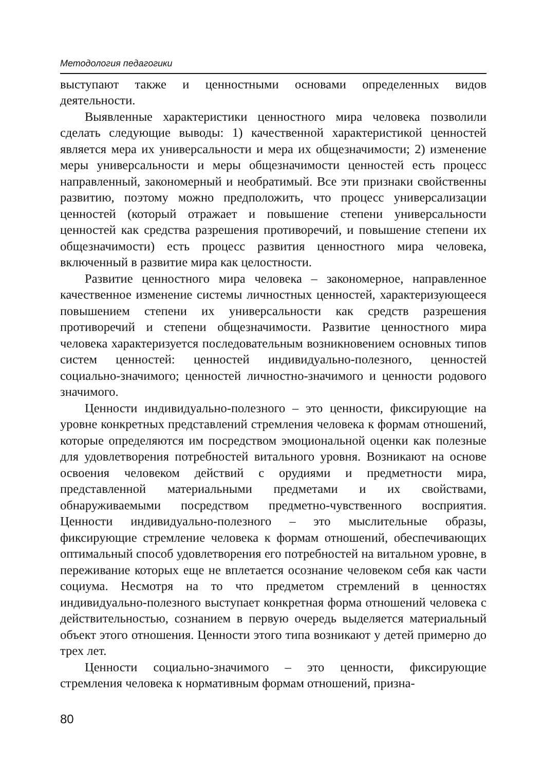Методология педагогики
выступают также и ценностными основами определенных видов деятельности.
Выявленные характеристики ценностного мира человека позволили сделать следующие выводы: 1) качественной характеристикой ценностей является мера их универсальности и мера их общезначимости; 2) изменение меры универсальности и меры общезначимости ценностей есть процесс направленный, закономерный и необратимый. Все эти признаки свойственны развитию, поэтому можно предположить, что процесс универсализации ценностей (который отражает и повышение степени универсальности ценностей как средства разрешения противоречий, и повышение степени их общезначимости) есть процесс развития ценностного мира человека, включенный в развитие мира как целостности.
Развитие ценностного мира человека – закономерное, направленное качественное изменение системы личностных ценностей, характеризующееся повышением степени их универсальности как средств разрешения противоречий и степени общезначимости. Развитие ценностного мира человека характеризуется последовательным возникновением основных типов систем ценностей: ценностей индивидуально-полезного, ценностей социально-значимого; ценностей личностно-значимого и ценности родового значимого.
Ценности индивидуально-полезного – это ценности, фиксирующие на уровне конкретных представлений стремления человека к формам отношений, которые определяются им посредством эмоциональной оценки как полезные для удовлетворения потребностей витального уровня. Возникают на основе освоения человеком действий с орудиями и предметности мира, представленной материальными предметами и их свойствами, обнаруживаемыми посредством предметно-чувственного восприятия. Ценности индивидуально-полезного – это мыслительные образы, фиксирующие стремление человека к формам отношений, обеспечивающих оптимальный способ удовлетворения его потребностей на витальном уровне, в переживание которых еще не вплетается осознание человеком себя как части социума. Несмотря на то что предметом стремлений в ценностях индивидуально-полезного выступает конкретная форма отношений человека с действительностью, сознанием в первую очередь выделяется материальный объект этого отношения. Ценности этого типа возникают у детей примерно до трех лет.
Ценности социально-значимого – это ценности, фиксирующие стремления человека к нормативным формам отношений, призна-
80